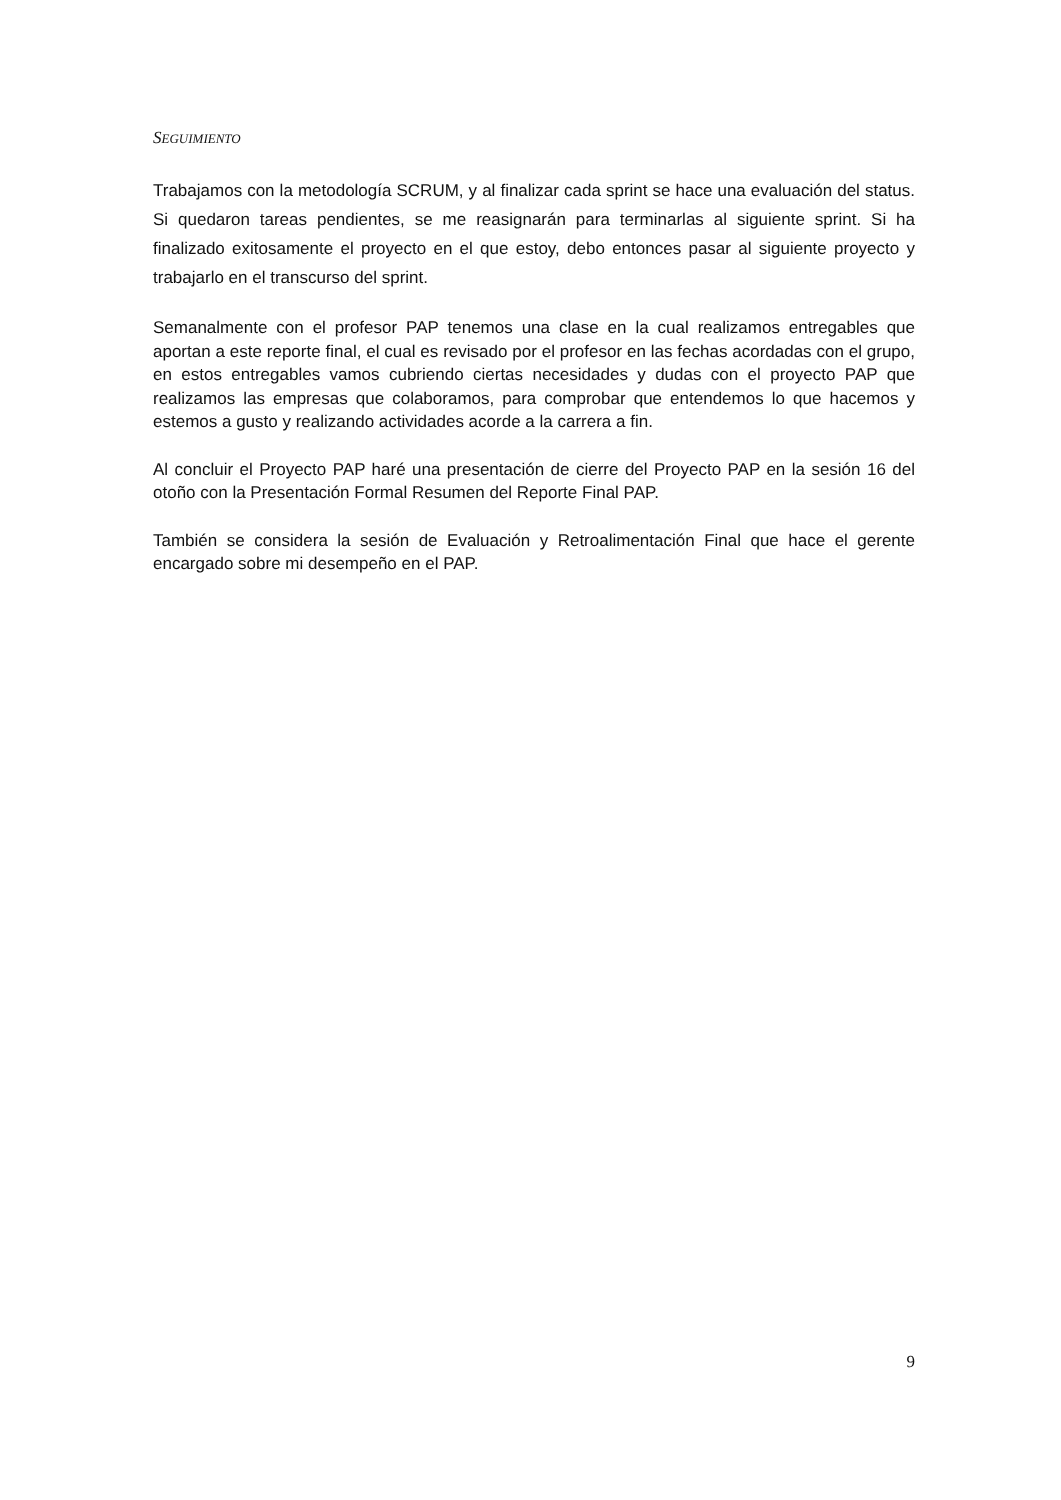SEGUIMIENTO
Trabajamos con la metodología SCRUM, y al finalizar cada sprint se hace una evaluación del status. Si quedaron tareas pendientes, se me reasignarán para terminarlas al siguiente sprint. Si ha finalizado exitosamente el proyecto en el que estoy, debo entonces pasar al siguiente proyecto y trabajarlo en el transcurso del sprint.
Semanalmente con el profesor PAP tenemos una clase en la cual realizamos entregables que aportan a este reporte final, el cual es revisado por el profesor en las fechas acordadas con el grupo, en estos entregables vamos cubriendo ciertas necesidades y dudas con el proyecto PAP que realizamos las empresas que colaboramos, para comprobar que entendemos lo que hacemos y estemos a gusto y realizando actividades acorde a la carrera a fin.
Al concluir el Proyecto PAP haré una presentación de cierre del Proyecto PAP en la sesión 16 del otoño con la Presentación Formal Resumen del Reporte Final PAP.
También se considera la sesión de Evaluación y Retroalimentación Final que hace el gerente encargado sobre mi desempeño en el PAP.
9